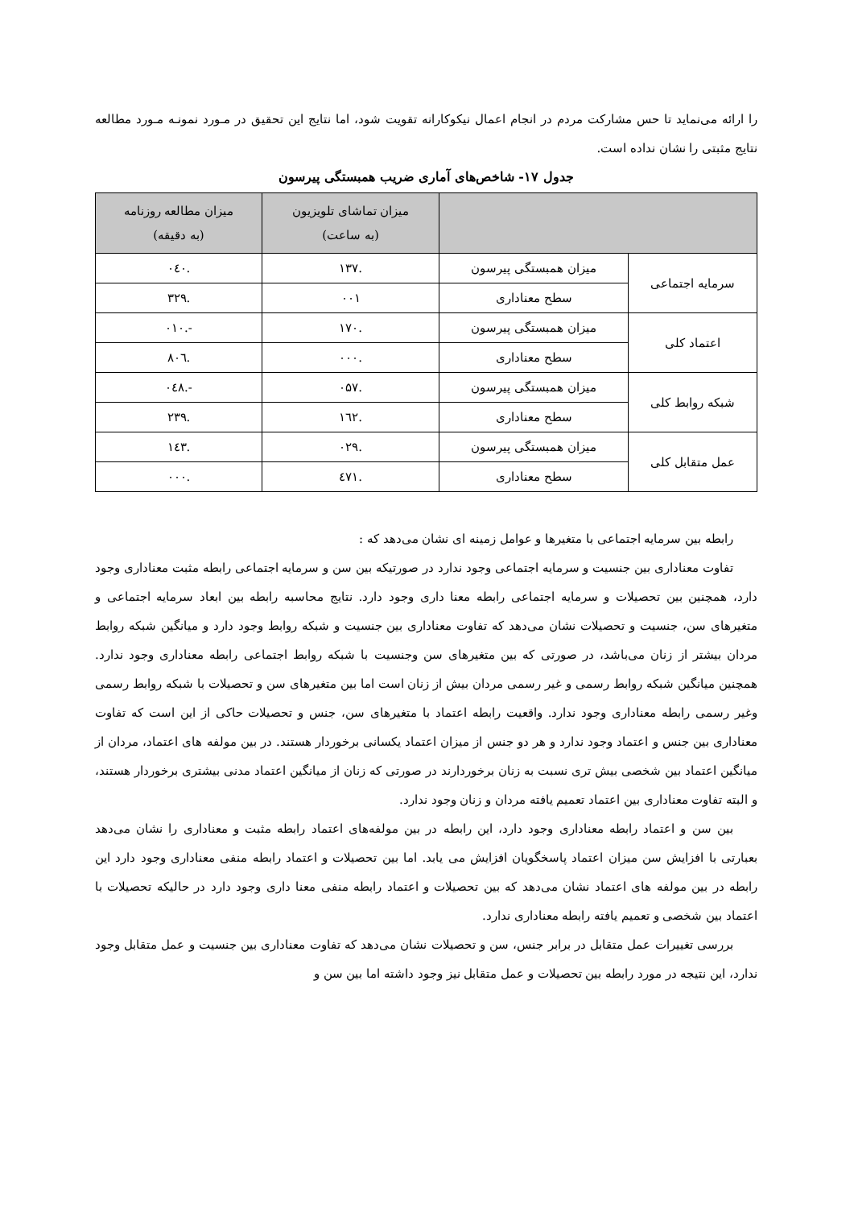را ارائه می‌نماید تا حس مشارکت مردم در انجام اعمال نیکوکارانه تقویت شود، اما نتایج این تحقیق در مـورد نمونـه مـورد مطالعه نتایج مثبتی را نشان نداده است.
جدول ۱۷- شاخص‌های آماری ضریب همبستگی پیرسون
| | | میزان تماشای تلویزیون (به ساعت) | میزان مطالعه روزنامه (به دقیقه) |
| --- | --- | --- | --- |
| سرمایه اجتماعی | میزان همبستگی پیرسون | .۱۳۷ | .۰٤۰ |
| | سطح معناداری | ۰۰۱ | .۳۲۹ |
| اعتماد کلی | میزان همبستگی پیرسون | .۱۷۰ | -.۰۱۰ |
| | سطح معناداری | .۰۰۰ | .۸۰٦ |
| شبکه روابط کلی | میزان همبستگی پیرسون | .۰۵۷ | -.۰٤۸ |
| | سطح معناداری | .۱٦۲ | .۲۳۹ |
| عمل متقابل کلی | میزان همبستگی پیرسون | .۰۲۹ | .۱٤۳ |
| | سطح معناداری | .٤۷۱ | .۰۰۰ |
رابطه بین سرمایه اجتماعی با متغیرها و عوامل زمینه ای نشان می‌دهد که :
تفاوت معناداری بین جنسیت و سرمایه اجتماعی وجود ندارد در صورتیکه بین سن و سرمایه اجتماعی رابطه مثبت معناداری وجود دارد، همچنین بین تحصیلات و سرمایه اجتماعی رابطه معنا داری وجود دارد. نتایج محاسبه رابطه بین ابعاد سرمایه اجتماعی و متغیرهای سن، جنسیت و تحصیلات نشان می‌دهد که تفاوت معناداری بین جنسیت و شبکه روابط وجود دارد و میانگین شبکه روابط مردان بیشتر از زنان می‌باشد، در صورتی که بین متغیرهای سن وجنسیت با شبکه روابط اجتماعی رابطه معناداری وجود ندارد. همچنین میانگین شبکه روابط رسمی و غیر رسمی مردان بیش از زنان است اما بین متغیرهای سن و تحصیلات با شبکه روابط رسمی وغیر رسمی رابطه معناداری وجود ندارد. واقعیت رابطه اعتماد با متغیرهای سن، جنس و تحصیلات حاکی از این است که تفاوت معناداری بین جنس و اعتماد وجود ندارد و هر دو جنس از میزان اعتماد یکسانی برخوردار هستند. در بین مولفه های اعتماد، مردان از میانگین اعتماد بین شخصی بیش تری نسبت به زنان برخوردارند در صورتی که زنان از میانگین اعتماد مدنی بیشتری برخوردار هستند، و البته تفاوت معناداری بین اعتماد تعمیم یافته مردان و زنان وجود ندارد.
بین سن و اعتماد رابطه معناداری وجود دارد، این رابطه در بین مولفه‌های اعتماد رابطه مثبت و معناداری را نشان می‌دهد بعبارتی با افزایش سن میزان اعتماد پاسخگویان افزایش می یابد. اما بین تحصیلات و اعتماد رابطه منفی معناداری وجود دارد این رابطه در بین مولفه های اعتماد نشان می‌دهد که بین تحصیلات و اعتماد رابطه منفی معنا داری وجود دارد در حالیکه تحصیلات با اعتماد بین شخصی و تعمیم یافته رابطه معناداری ندارد.
بررسی تغییرات عمل متقابل در برابر جنس، سن و تحصیلات نشان می‌دهد که تفاوت معناداری بین جنسیت و عمل متقابل وجود ندارد، این نتیجه در مورد رابطه بین تحصیلات و عمل متقابل نیز وجود داشته اما بین سن و